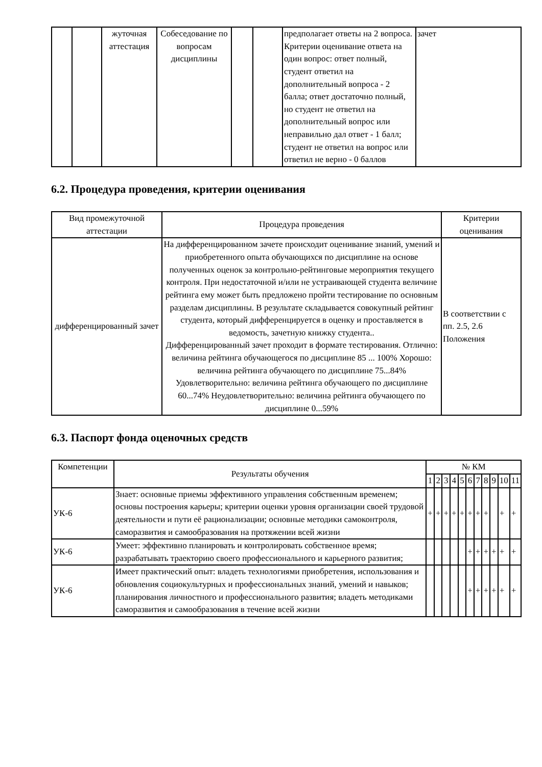| | | жуточная аттестация | Собеседование по вопросам дисциплины | | | предполагает ответы на 2 вопроса. Критерии оценивание ответа на один вопрос: ответ полный, студент ответил на дополнительный вопроса - 2 балла; ответ достаточно полный, но студент не ответил на дополнительный вопрос или неправильно дал ответ - 1 балл; студент не ответил на вопрос или ответил не верно - 0 баллов | зачет |
6.2. Процедура проведения, критерии оценивания
| Вид промежуточной аттестации | Процедура проведения | Критерии оценивания |
| --- | --- | --- |
| дифференцированный зачет | На дифференцированном зачете происходит оценивание знаний, умений и приобретенного опыта обучающихся по дисциплине на основе полученных оценок за контрольно-рейтинговые мероприятия текущего контроля. При недостаточной и/или не устраивающей студента величине рейтинга ему может быть предложено пройти тестирование по основным разделам дисциплины. В результате складывается совокупный рейтинг студента, который дифференцируется в оценку и проставляется в ведомость, зачетную книжку студента.. Дифференцированный зачет проходит в формате тестирования. Отлично: величина рейтинга обучающегося по дисциплине 85 ... 100% Хорошо: величина рейтинга обучающего по дисциплине 75...84% Удовлетворительно: величина рейтинга обучающего по дисциплине 60...74% Неудовлетворительно: величина рейтинга обучающего по дисциплине 0...59% | В соответствии с пп. 2.5, 2.6 Положения |
6.3. Паспорт фонда оценочных средств
| Компетенции | Результаты обучения | № КМ | | | | | | | | | | |
| --- | --- | --- | --- | --- | --- | --- | --- | --- | --- | --- | --- | --- |
| | | 1 | 2 | 3 | 4 | 5 | 6 | 7 | 8 | 9 | 10 | 11 |
| УК-6 | Знает: основные приемы эффективного управления собственным временем; основы построения карьеры; критерии оценки уровня организации своей трудовой деятельности и пути её рационализации; основные методики самоконтроля, саморазвития и самообразования на протяжении всей жизни | + | + | + | + | + | + | + | + | | + | + |
| УК-6 | Умеет: эффективно планировать и контролировать собственное время; разрабатывать траекторию своего профессионального и карьерного развития; | | | | | | + | + | + | + | + | + |
| УК-6 | Имеет практический опыт: владеть технологиями приобретения, использования и обновления социокультурных и профессиональных знаний, умений и навыков; планирования личностного и профессионального развития; владеть методиками саморазвития и самообразования в течение всей жизни | | | | | | + | + | + | + | + | + |